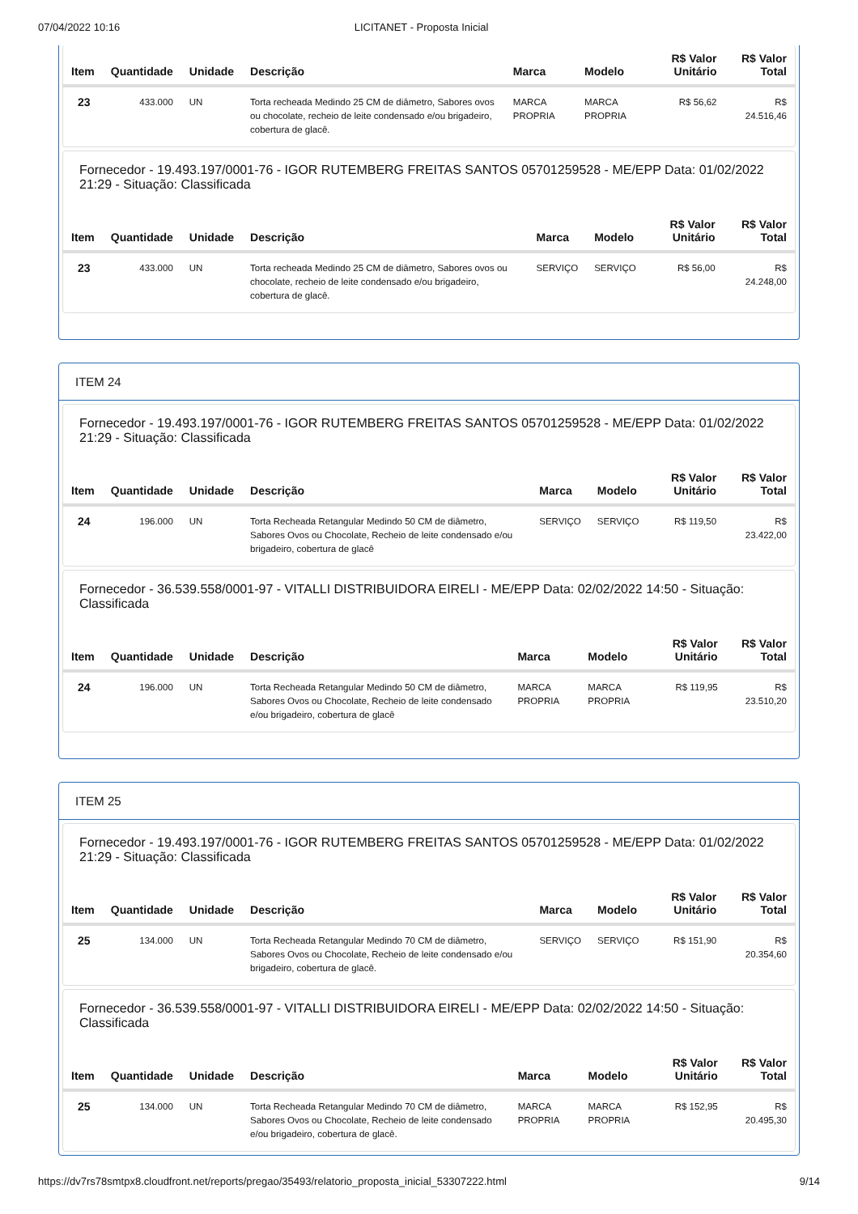07/04/2022 10:16 LICITANET - Proposta Inicial
| Item | Quantidade | Unidade | Descrição | Marca | Modelo | R$ Valor Unitário | R$ Valor Total |
| --- | --- | --- | --- | --- | --- | --- | --- |
| 23 | 433.000 | UN | Torta recheada Medindo 25 CM de diâmetro, Sabores ovos ou chocolate, recheio de leite condensado e/ou brigadeiro, cobertura de glacê. | MARCA PROPRIA | MARCA PROPRIA | R$ 56,62 | R$ 24.516,46 |
Fornecedor - 19.493.197/0001-76 - IGOR RUTEMBERG FREITAS SANTOS 05701259528 - ME/EPP Data: 01/02/2022 21:29 - Situação: Classificada
| Item | Quantidade | Unidade | Descrição | Marca | Modelo | R$ Valor Unitário | R$ Valor Total |
| --- | --- | --- | --- | --- | --- | --- | --- |
| 23 | 433.000 | UN | Torta recheada Medindo 25 CM de diâmetro, Sabores ovos ou chocolate, recheio de leite condensado e/ou brigadeiro, cobertura de glacê. | SERVIÇO | SERVIÇO | R$ 56,00 | R$ 24.248,00 |
ITEM 24
Fornecedor - 19.493.197/0001-76 - IGOR RUTEMBERG FREITAS SANTOS 05701259528 - ME/EPP Data: 01/02/2022 21:29 - Situação: Classificada
| Item | Quantidade | Unidade | Descrição | Marca | Modelo | R$ Valor Unitário | R$ Valor Total |
| --- | --- | --- | --- | --- | --- | --- | --- |
| 24 | 196.000 | UN | Torta Recheada Retangular Medindo 50 CM de diâmetro, Sabores Ovos ou Chocolate, Recheio de leite condensado e/ou brigadeiro, cobertura de glacê | SERVIÇO | SERVIÇO | R$ 119,50 | R$ 23.422,00 |
Fornecedor - 36.539.558/0001-97 - VITALLI DISTRIBUIDORA EIRELI - ME/EPP Data: 02/02/2022 14:50 - Situação: Classificada
| Item | Quantidade | Unidade | Descrição | Marca | Modelo | R$ Valor Unitário | R$ Valor Total |
| --- | --- | --- | --- | --- | --- | --- | --- |
| 24 | 196.000 | UN | Torta Recheada Retangular Medindo 50 CM de diâmetro, Sabores Ovos ou Chocolate, Recheio de leite condensado e/ou brigadeiro, cobertura de glacê | MARCA PROPRIA | MARCA PROPRIA | R$ 119,95 | R$ 23.510,20 |
ITEM 25
Fornecedor - 19.493.197/0001-76 - IGOR RUTEMBERG FREITAS SANTOS 05701259528 - ME/EPP Data: 01/02/2022 21:29 - Situação: Classificada
| Item | Quantidade | Unidade | Descrição | Marca | Modelo | R$ Valor Unitário | R$ Valor Total |
| --- | --- | --- | --- | --- | --- | --- | --- |
| 25 | 134.000 | UN | Torta Recheada Retangular Medindo 70 CM de diâmetro, Sabores Ovos ou Chocolate, Recheio de leite condensado e/ou brigadeiro, cobertura de glacê. | SERVIÇO | SERVIÇO | R$ 151,90 | R$ 20.354,60 |
Fornecedor - 36.539.558/0001-97 - VITALLI DISTRIBUIDORA EIRELI - ME/EPP Data: 02/02/2022 14:50 - Situação: Classificada
| Item | Quantidade | Unidade | Descrição | Marca | Modelo | R$ Valor Unitário | R$ Valor Total |
| --- | --- | --- | --- | --- | --- | --- | --- |
| 25 | 134.000 | UN | Torta Recheada Retangular Medindo 70 CM de diâmetro, Sabores Ovos ou Chocolate, Recheio de leite condensado e/ou brigadeiro, cobertura de glacê. | MARCA PROPRIA | MARCA PROPRIA | R$ 152,95 | R$ 20.495,30 |
https://dv7rs78smtpx8.cloudfront.net/reports/pregao/35493/relatorio_proposta_inicial_53307222.html 9/14